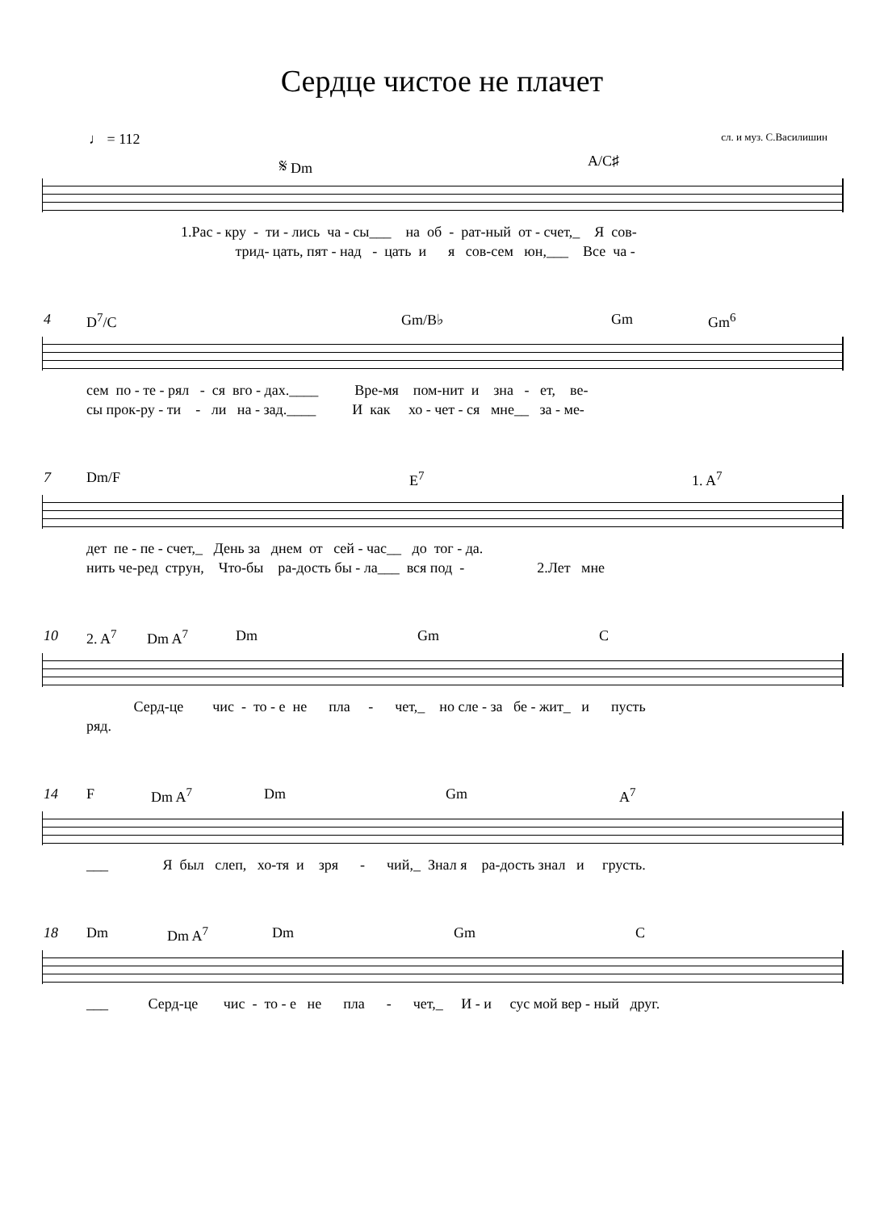Сердце чистое не плачет
♩ = 112 сл. и муз. С.Василишин
𝄋 Dm A/C♯
1.Рас - кру - ти - лись ча - сы___ на об - рат-ный от - счет,_ Я сов-
трид- цать, пят - над - цать и я сов-сем юн,___ Все ча -
4
D<sup>7</sup>/C Gm/B♭ Gm Gm<sup>6</sup>
сем по - те - рял - ся вго - дах.____ Вре-мя пом-нит и зна - ет, ве-
сы прок-ру - ти - ли на - зад.____ И как хо - чет - ся мне__ за - ме-
7
Dm/F E<sup>7</sup> 1. A<sup>7</sup>
дет пе - пе - счет,_ День за днем от сей - час__ до тог - да.
нить че-ред струн, Что-бы ра-дость бы - ла___ вся под - 2.Лет мне
10
2. A<sup>7</sup> Dm A<sup>7</sup> Dm Gm C
Серд-це чис - то - е не пла - чет,_ но сле - за бе - жит_ и пусть
ряд.
14
F Dm A<sup>7</sup> Dm Gm A<sup>7</sup>
___ Я был слеп, хо-тя и зря - чий,_ Знал я ра-дость знал и грусть.
18
Dm Dm A<sup>7</sup> Dm Gm C
___ Серд-це чис - то - е не пла - чет,_ И - и сус мой вер - ный друг.